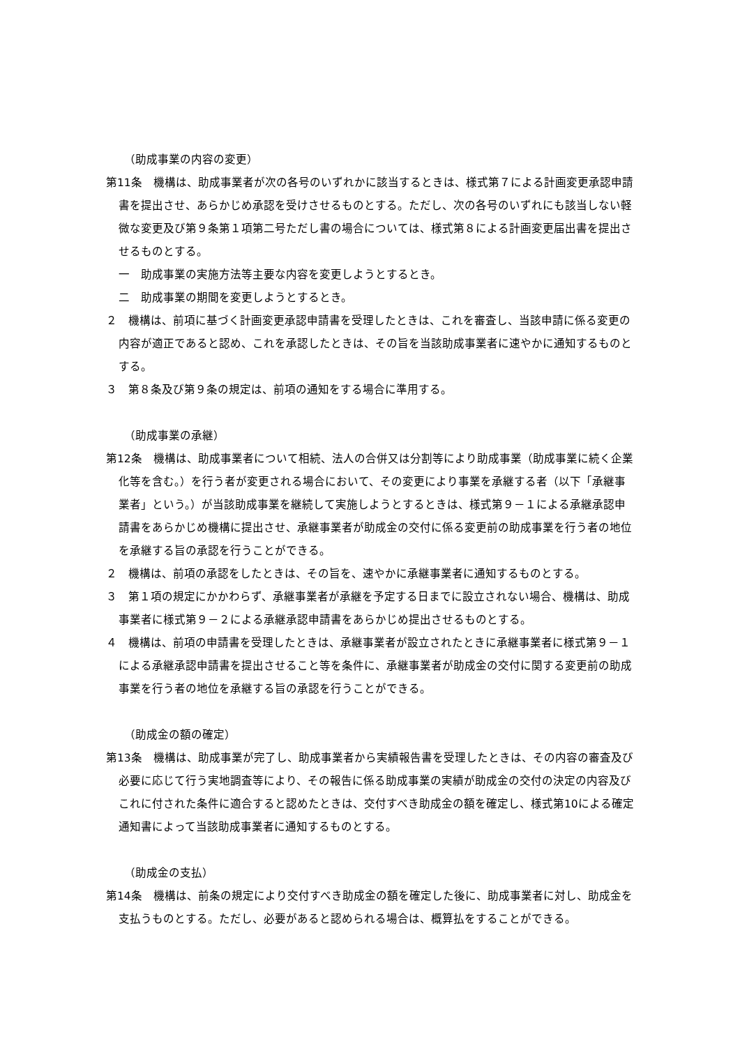（助成事業の内容の変更）
第11条　機構は、助成事業者が次の各号のいずれかに該当するときは、様式第７による計画変更承認申請書を提出させ、あらかじめ承認を受けさせるものとする。ただし、次の各号のいずれにも該当しない軽微な変更及び第９条第１項第二号ただし書の場合については、様式第８による計画変更届出書を提出させるものとする。
一　助成事業の実施方法等主要な内容を変更しようとするとき。
二　助成事業の期間を変更しようとするとき。
２　機構は、前項に基づく計画変更承認申請書を受理したときは、これを審査し、当該申請に係る変更の内容が適正であると認め、これを承認したときは、その旨を当該助成事業者に速やかに通知するものとする。
３　第８条及び第９条の規定は、前項の通知をする場合に準用する。
（助成事業の承継）
第12条　機構は、助成事業者について相続、法人の合併又は分割等により助成事業（助成事業に続く企業化等を含む。）を行う者が変更される場合において、その変更により事業を承継する者（以下「承継事業者」という。）が当該助成事業を継続して実施しようとするときは、様式第９－１による承継承認申請書をあらかじめ機構に提出させ、承継事業者が助成金の交付に係る変更前の助成事業を行う者の地位を承継する旨の承認を行うことができる。
２　機構は、前項の承認をしたときは、その旨を、速やかに承継事業者に通知するものとする。
３　第１項の規定にかかわらず、承継事業者が承継を予定する日までに設立されない場合、機構は、助成事業者に様式第９－２による承継承認申請書をあらかじめ提出させるものとする。
４　機構は、前項の申請書を受理したときは、承継事業者が設立されたときに承継事業者に様式第９－１による承継承認申請書を提出させること等を条件に、承継事業者が助成金の交付に関する変更前の助成事業を行う者の地位を承継する旨の承認を行うことができる。
（助成金の額の確定）
第13条　機構は、助成事業が完了し、助成事業者から実績報告書を受理したときは、その内容の審査及び必要に応じて行う実地調査等により、その報告に係る助成事業の実績が助成金の交付の決定の内容及びこれに付された条件に適合すると認めたときは、交付すべき助成金の額を確定し、様式第10による確定通知書によって当該助成事業者に通知するものとする。
（助成金の支払）
第14条　機構は、前条の規定により交付すべき助成金の額を確定した後に、助成事業者に対し、助成金を支払うものとする。ただし、必要があると認められる場合は、概算払をすることができる。